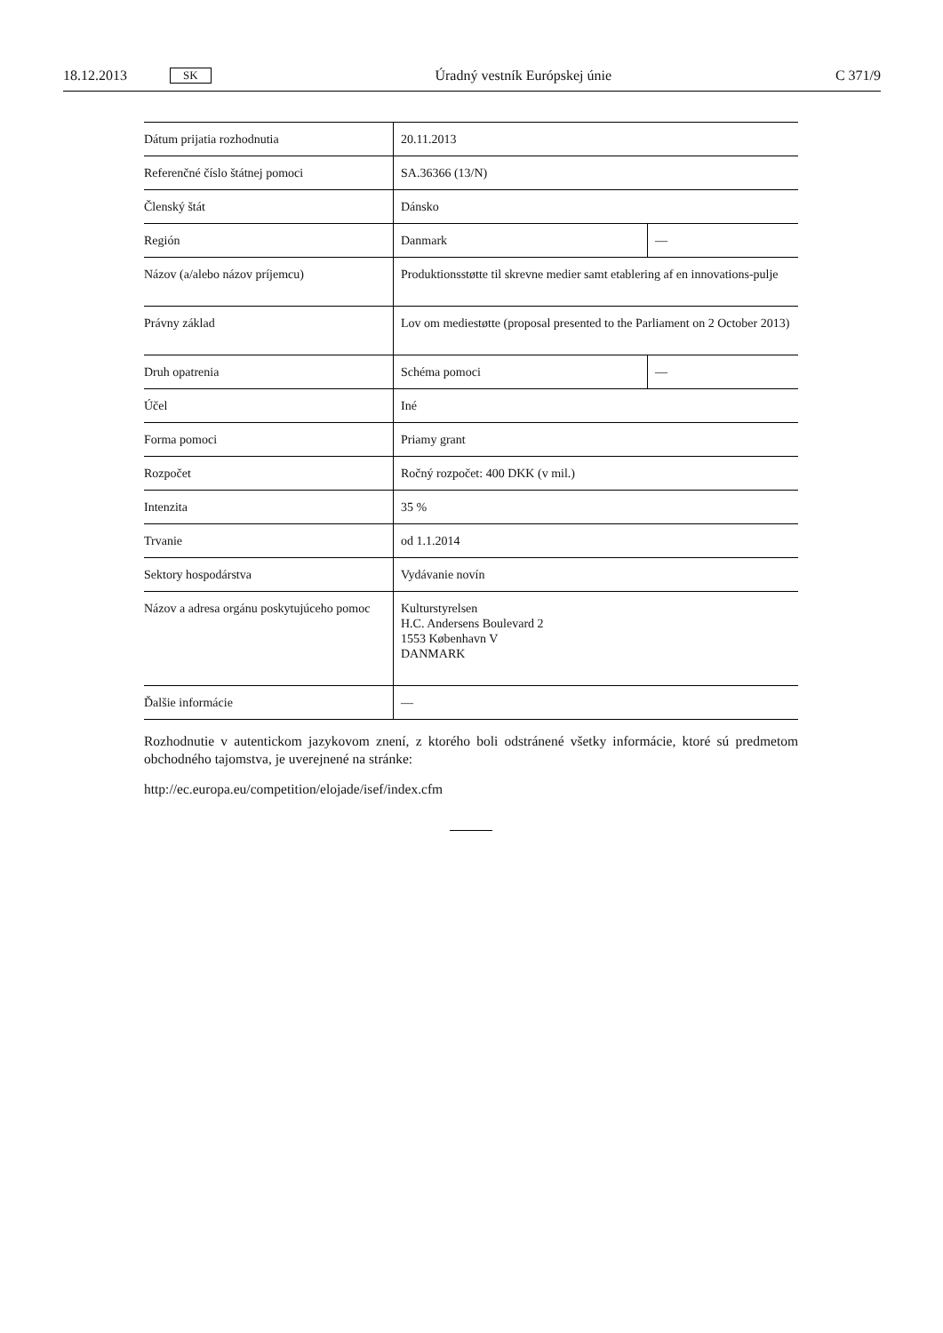18.12.2013 SK Úradný vestník Európskej únie C 371/9
| Dátum prijatia rozhodnutia | 20.11.2013 | |
| Referenčné číslo štátnej pomoci | SA.36366 (13/N) | |
| Členský štát | Dánsko | |
| Región | Danmark | — |
| Názov (a/alebo názov príjemcu) | Produktionsstøtte til skrevne medier samt etablering af en innovations-pulje | |
| Právny základ | Lov om mediestøtte (proposal presented to the Parliament on 2 October 2013) | |
| Druh opatrenia | Schéma pomoci | — |
| Účel | Iné | |
| Forma pomoci | Priamy grant | |
| Rozpočet | Ročný rozpočet: 400 DKK (v mil.) | |
| Intenzita | 35 % | |
| Trvanie | od 1.1.2014 | |
| Sektory hospodárstva | Vydávanie novín | |
| Názov a adresa orgánu poskytujúceho pomoc | Kulturstyrelsen H.C. Andersens Boulevard 2 1553 København V DANMARK | |
| Ďalšie informácie | — | |
Rozhodnutie v autentickom jazykovom znení, z ktorého boli odstránené všetky informácie, ktoré sú predmetom obchodného tajomstva, je uverejnené na stránke:
http://ec.europa.eu/competition/elojade/isef/index.cfm